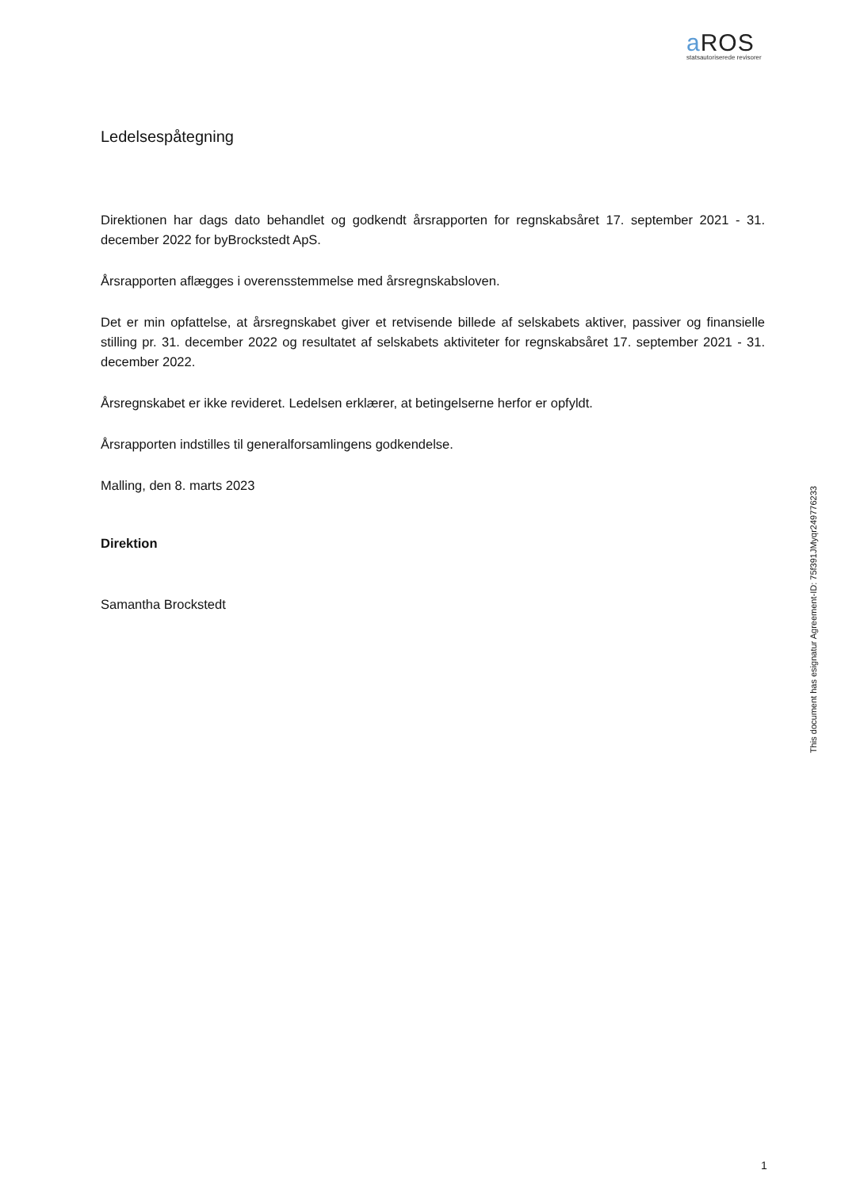a ROS
statsautoriserede revisorer
Ledelsespåtegning
Direktionen har dags dato behandlet og godkendt årsrapporten for regnskabsåret 17. september 2021 - 31. december 2022 for byBrockstedt ApS.
Årsrapporten aflægges i overensstemmelse med årsregnskabsloven.
Det er min opfattelse, at årsregnskabet giver et retvisende billede af selskabets aktiver, passiver og finansielle stilling pr. 31. december 2022 og resultatet af selskabets aktiviteter for regnskabsåret 17. september 2021 - 31. december 2022.
Årsregnskabet er ikke revideret. Ledelsen erklærer, at betingelserne herfor er opfyldt.
Årsrapporten indstilles til generalforsamlingens godkendelse.
Malling, den 8. marts 2023
Direktion
Samantha Brockstedt
This document has esignatur Agreement-ID: 75f391JMyqr249776233
1